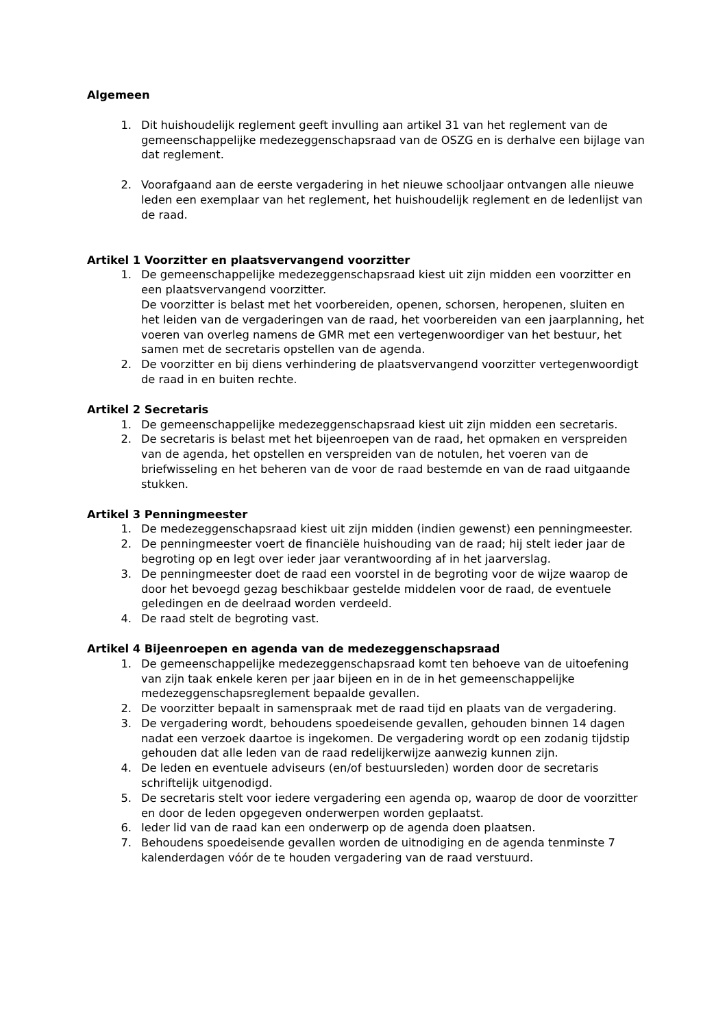Algemeen
1. Dit huishoudelijk reglement geeft invulling aan artikel 31 van het reglement van de gemeenschappelijke medezeggenschapsraad van de OSZG en is derhalve een bijlage van dat reglement.
2. Voorafgaand aan de eerste vergadering in het nieuwe schooljaar ontvangen alle nieuwe leden een exemplaar van het reglement, het huishoudelijk reglement en de ledenlijst van de raad.
Artikel 1 Voorzitter en plaatsvervangend voorzitter
1. De gemeenschappelijke medezeggenschapsraad kiest uit zijn midden een voorzitter en een plaatsvervangend voorzitter.
De voorzitter is belast met het voorbereiden, openen, schorsen, heropenen, sluiten en het leiden van de vergaderingen van de raad, het voorbereiden van een jaarplanning, het voeren van overleg namens de GMR met een vertegenwoordiger van het bestuur, het samen met de secretaris opstellen van de agenda.
2. De voorzitter en bij diens verhindering de plaatsvervangend voorzitter vertegenwoordigt de raad in en buiten rechte.
Artikel 2 Secretaris
1. De gemeenschappelijke medezeggenschapsraad kiest uit zijn midden een secretaris.
2. De secretaris is belast met het bijeenroepen van de raad, het opmaken en verspreiden van de agenda, het opstellen en verspreiden van de notulen, het voeren van de briefwisseling en het beheren van de voor de raad bestemde en van de raad uitgaande stukken.
Artikel 3 Penningmeester
1. De medezeggenschapsraad kiest uit zijn midden (indien gewenst) een penningmeester.
2. De penningmeester voert de financiële huishouding van de raad; hij stelt ieder jaar de begroting op en legt over ieder jaar verantwoording af in het jaarverslag.
3. De penningmeester doet de raad een voorstel in de begroting voor de wijze waarop de door het bevoegd gezag beschikbaar gestelde middelen voor de raad, de eventuele geledingen en de deelraad worden verdeeld.
4. De raad stelt de begroting vast.
Artikel 4 Bijeenroepen en agenda van de medezeggenschapsraad
1. De gemeenschappelijke medezeggenschapsraad komt ten behoeve van de uitoefening van zijn taak enkele keren per jaar bijeen en in de in het gemeenschappelijke medezeggenschapsreglement bepaalde gevallen.
2. De voorzitter bepaalt in samenspraak met de raad tijd en plaats van de vergadering.
3. De vergadering wordt, behoudens spoedeisende gevallen, gehouden binnen 14 dagen nadat een verzoek daartoe is ingekomen. De vergadering wordt op een zodanig tijdstip gehouden dat alle leden van de raad redelijkerwijze aanwezig kunnen zijn.
4. De leden en eventuele adviseurs (en/of bestuursleden) worden door de secretaris schriftelijk uitgenodigd.
5. De secretaris stelt voor iedere vergadering een agenda op, waarop de door de voorzitter en door de leden opgegeven onderwerpen worden geplaatst.
6. Ieder lid van de raad kan een onderwerp op de agenda doen plaatsen.
7. Behoudens spoedeisende gevallen worden de uitnodiging en de agenda tenminste 7 kalenderdagen vóór de te houden vergadering van de raad verstuurd.